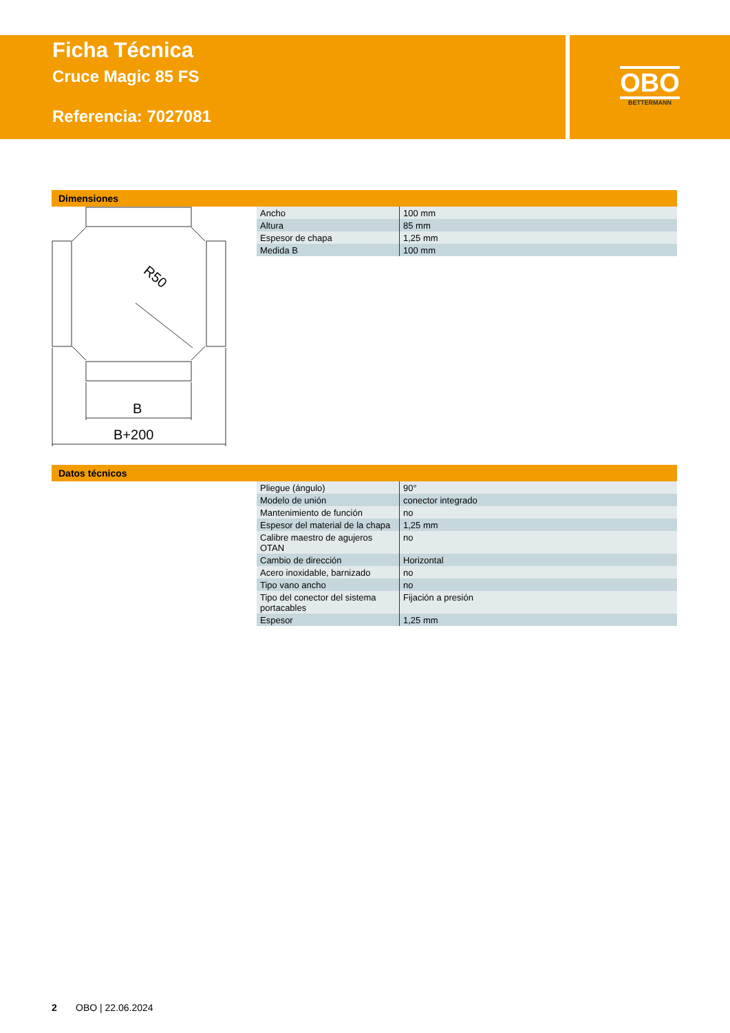Ficha Técnica
Cruce Magic 85 FS
Referencia: 7027081
OBO
BETTERMANN
Dimensiones
R50
B
B+200
| Ancho | 100 mm |
| Altura | 85 mm |
| Espesor de chapa | 1,25 mm |
| Medida B | 100 mm |
Datos técnicos
| Pliegue (ángulo) | 90° |
| Modelo de unión | conector integrado |
| Mantenimiento de función | no |
| Espesor del material de la chapa | 1,25 mm |
| Calibre maestro de agujeros OTAN | no |
| Cambio de dirección | Horizontal |
| Acero inoxidable, barnizado | no |
| Tipo vano ancho | no |
| Tipo del conector del sistema portacables | Fijación a presión |
| Espesor | 1,25 mm |
2 OBO | 22.06.2024